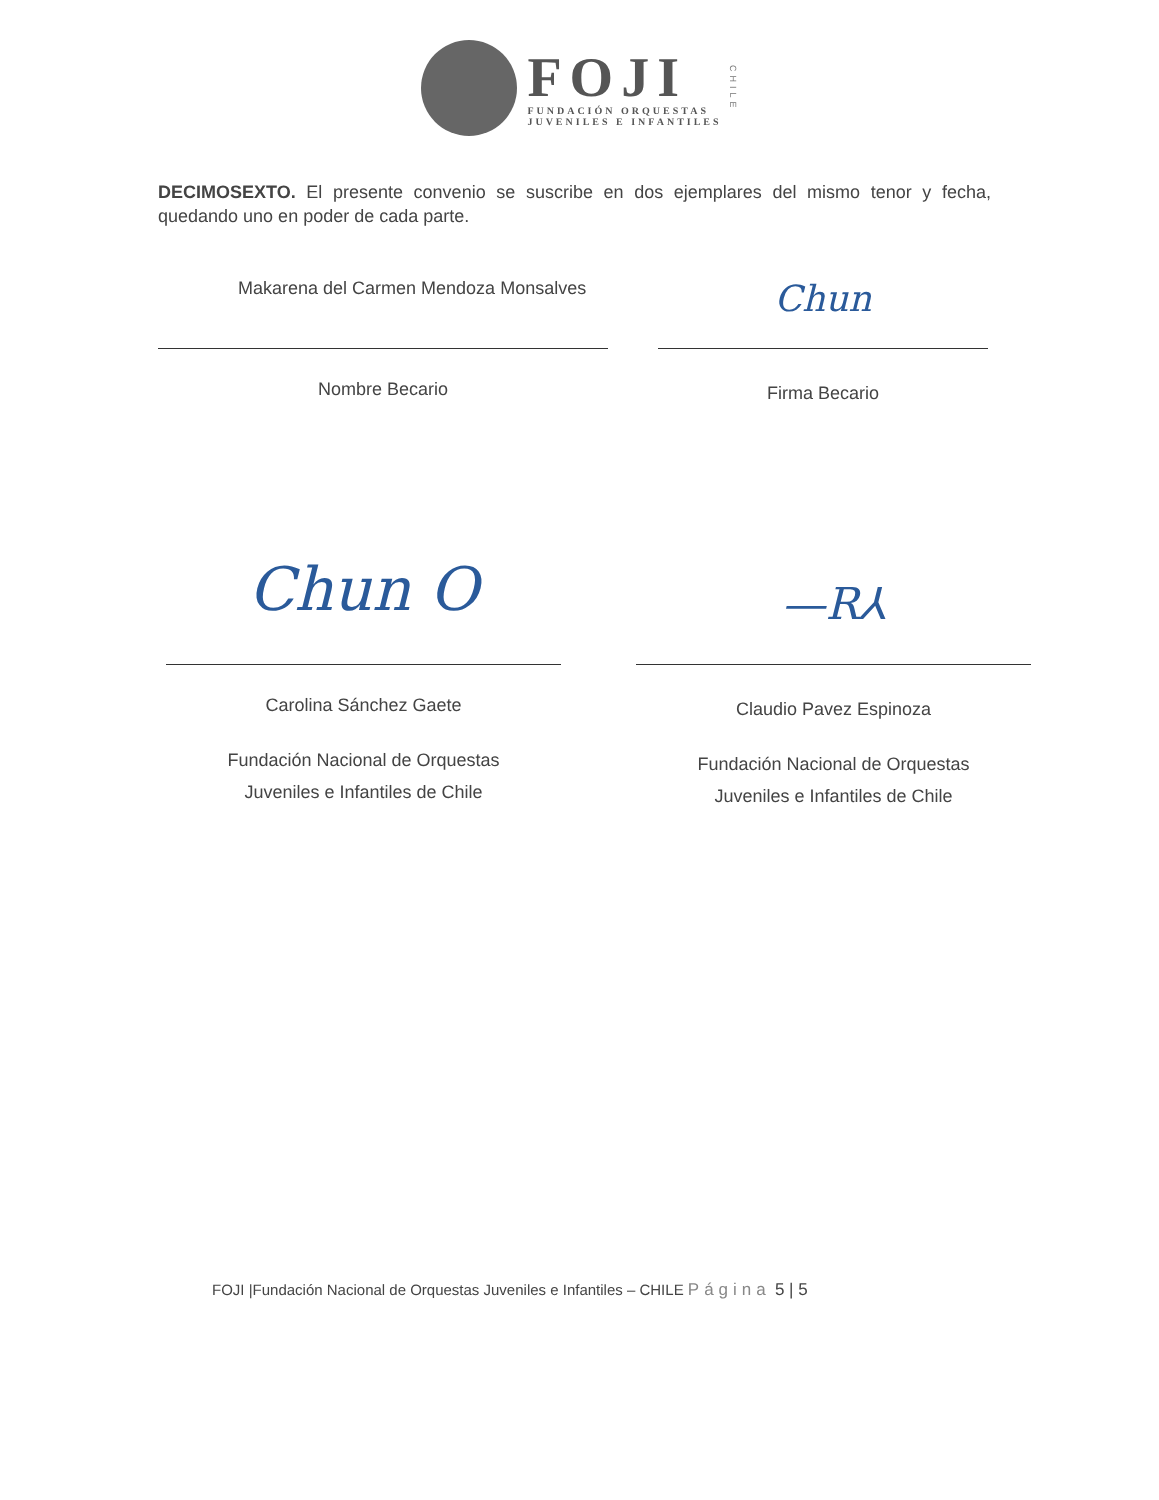FOJI
FUNDACIÓN ORQUESTAS
JUVENILES E INFANTILES
CHILE
DECIMOSEXTO. El presente convenio se suscribe en dos ejemplares del mismo tenor y fecha, quedando uno en poder de cada parte.
Makarena del Carmen Mendoza Monsalves
Nombre Becario
Chun
Firma Becario
Chun O
Carolina Sánchez Gaete
Fundación Nacional de Orquestas
Juveniles e Infantiles de Chile
—R⅄
Claudio Pavez Espinoza
Fundación Nacional de Orquestas
Juveniles e Infantiles de Chile
FOJI |Fundación Nacional de Orquestas Juveniles e Infantiles – CHILE Página 5 | 5